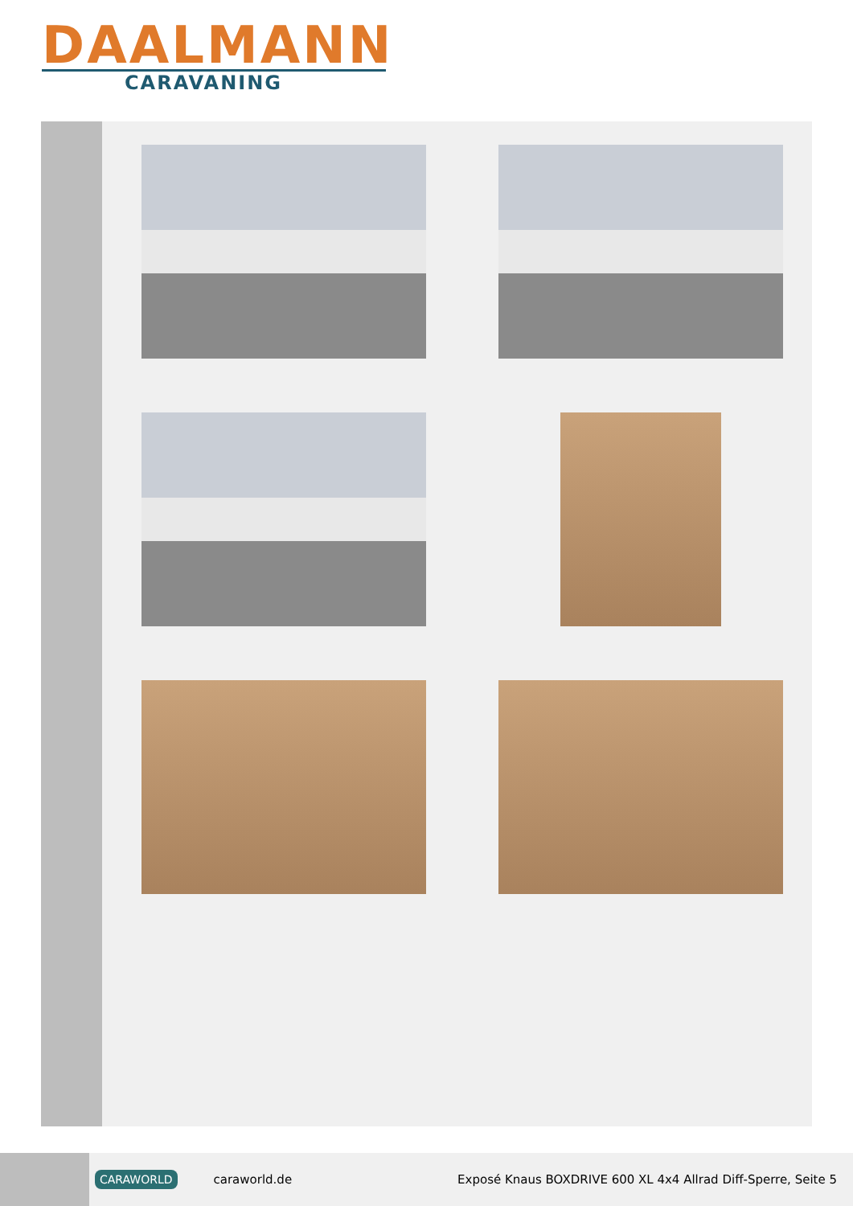DAALMANN
CARAVANING
CARAWORLD caraworld.de Exposé Knaus BOXDRIVE 600 XL 4x4 Allrad Diff-Sperre, Seite 5